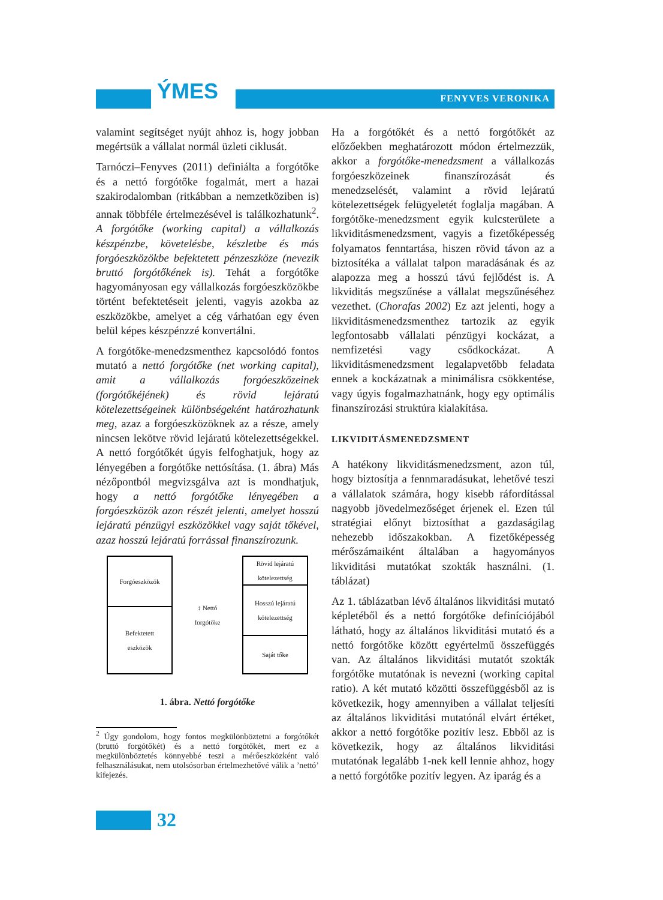ÝMES FENYVES VERONIKA
valamint segítséget nyújt ahhoz is, hogy jobban megértsük a vállalat normál üzleti ciklusát.
Tarnóczi–Fenyves (2011) definiálta a forgótőke és a nettó forgótőke fogalmát, mert a hazai szakirodalomban (ritkábban a nemzetköziben is) annak többféle értelmezésével is találkozhatunk<sup>2</sup>. A forgótőke (working capital) a vállalkozás készpénzbe, követelésbe, készletbe és más forgóeszközökbe befektetett pénzeszköze (nevezik bruttó forgótőkének is). Tehát a forgótőke hagyományosan egy vállalkozás forgóeszközökbe történt befektetéseit jelenti, vagyis azokba az eszközökbe, amelyet a cég várhatóan egy éven belül képes készpénzzé konvertálni.
A forgótőke-menedzsmenthez kapcsolódó fontos mutató a nettó forgótőke (net working capital), amit a vállalkozás forgóeszközeinek (forgótőkéjének) és rövid lejáratú kötelezettségeinek különbségeként határozhatunk meg, azaz a forgóeszközöknek az a része, amely nincsen lekötve rövid lejáratú kötelezettségekkel. A nettó forgótőkét úgyis felfoghatjuk, hogy az lényegében a forgótőke nettósítása. (1. ábra) Más nézőpontból megvizsgálva azt is mondhatjuk, hogy a nettó forgótőke lényegében a forgóeszközök azon részét jelenti, amelyet hosszú lejáratú pénzügyi eszközökkel vagy saját tőkével, azaz hosszú lejáratú forrással finanszírozunk.
Forgóeszközök
Befektetett
eszközök
↕ Nettó
forgótőke
Rövid lejáratú
kötelezettség
Hosszú lejáratú
kötelezettség
Saját tőke
1. ábra. Nettó forgótőke
<sup>2</sup> Úgy gondolom, hogy fontos megkülönböztetni a forgótőkét (bruttó forgótőkét) és a nettó forgótőkét, mert ez a megkülönböztetés könnyebbé teszi a mérőeszközként való felhasználásukat, nem utolsósorban értelmezhetővé válik a ’nettó’ kifejezés.
Ha a forgótőkét és a nettó forgótőkét az előzőekben meghatározott módon értelmezzük, akkor a forgótőke-menedzsment a vállalkozás forgóeszközeinek finanszírozását és menedzselését, valamint a rövid lejáratú kötelezettségek felügyeletét foglalja magában. A forgótőke-menedzsment egyik kulcsterülete a likviditásmenedzsment, vagyis a fizetőképesség folyamatos fenntartása, hiszen rövid távon az a biztosítéka a vállalat talpon maradásának és az alapozza meg a hosszú távú fejlődést is. A likviditás megszűnése a vállalat megszűnéséhez vezethet. (Chorafas 2002) Ez azt jelenti, hogy a likviditásmenedzsmenthez tartozik az egyik legfontosabb vállalati pénzügyi kockázat, a nemfizetési vagy csődkockázat. A likviditásmenedzsment legalapvetőbb feladata ennek a kockázatnak a minimálisra csökkentése, vagy úgyis fogalmazhatnánk, hogy egy optimális finanszírozási struktúra kialakítása.
LIKVIDITÁSMENEDZSMENT
A hatékony likviditásmenedzsment, azon túl, hogy biztosítja a fennmaradásukat, lehetővé teszi a vállalatok számára, hogy kisebb ráfordítással nagyobb jövedelmezőséget érjenek el. Ezen túl stratégiai előnyt biztosíthat a gazdaságilag nehezebb időszakokban. A fizetőképesség mérőszámaiként általában a hagyományos likviditási mutatókat szokták használni. (1. táblázat)
Az 1. táblázatban lévő általános likviditási mutató képletéből és a nettó forgótőke definíciójából látható, hogy az általános likviditási mutató és a nettó forgótőke között egyértelmű összefüggés van. Az általános likviditási mutatót szokták forgótőke mutatónak is nevezni (working capital ratio). A két mutató közötti összefüggésből az is következik, hogy amennyiben a vállalat teljesíti az általános likviditási mutatónál elvárt értéket, akkor a nettó forgótőke pozitív lesz. Ebből az is következik, hogy az általános likviditási mutatónak legalább 1-nek kell lennie ahhoz, hogy a nettó forgótőke pozitív legyen. Az iparág és a
32